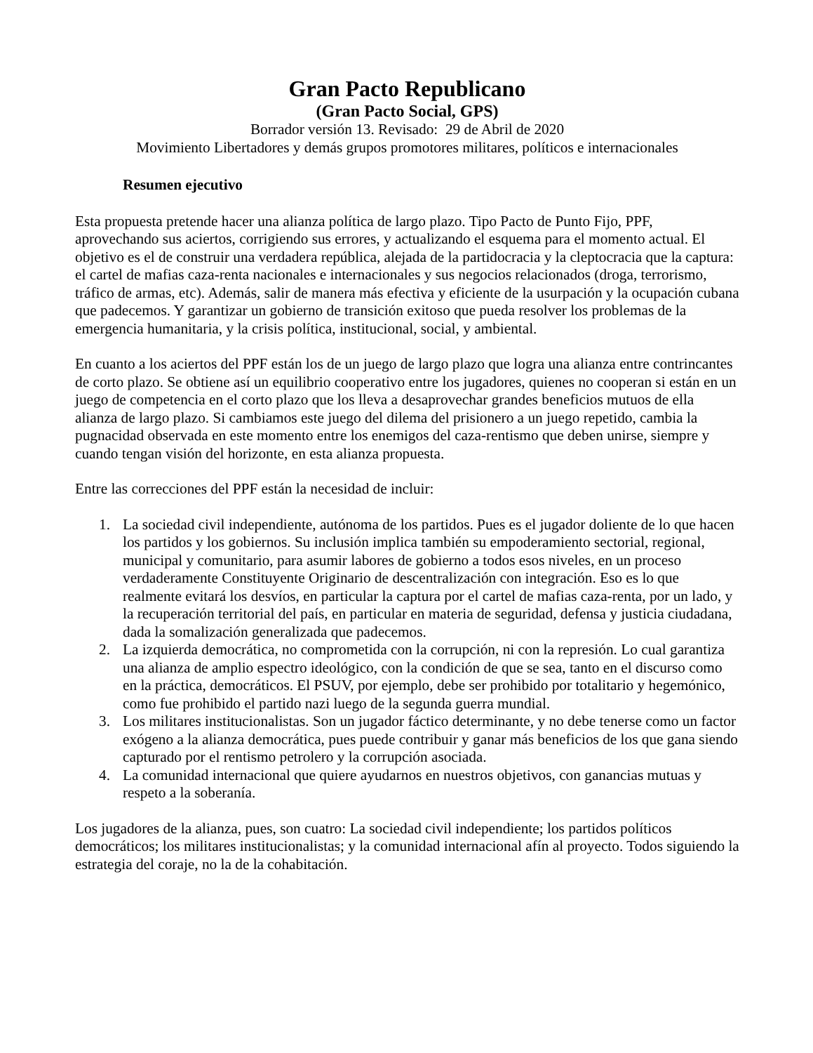Gran Pacto Republicano
(Gran Pacto Social, GPS)
Borrador versión 13. Revisado: 29 de Abril de 2020
Movimiento Libertadores y demás grupos promotores militares, políticos e internacionales
Resumen ejecutivo
Esta propuesta pretende hacer una alianza política de largo plazo. Tipo Pacto de Punto Fijo, PPF, aprovechando sus aciertos, corrigiendo sus errores, y actualizando el esquema para el momento actual. El objetivo es el de construir una verdadera república, alejada de la partidocracia y la cleptocracia que la captura: el cartel de mafias caza-renta nacionales e internacionales y sus negocios relacionados (droga, terrorismo, tráfico de armas, etc). Además, salir de manera más efectiva y eficiente de la usurpación y la ocupación cubana que padecemos. Y garantizar un gobierno de transición exitoso que pueda resolver los problemas de la emergencia humanitaria, y la crisis política, institucional, social, y ambiental.
En cuanto a los aciertos del PPF están los de un juego de largo plazo que logra una alianza entre contrincantes de corto plazo. Se obtiene así un equilibrio cooperativo entre los jugadores, quienes no cooperan si están en un juego de competencia en el corto plazo que los lleva a desaprovechar grandes beneficios mutuos de ella alianza de largo plazo. Si cambiamos este juego del dilema del prisionero a un juego repetido, cambia la pugnacidad observada en este momento entre los enemigos del caza-rentismo que deben unirse, siempre y cuando tengan visión del horizonte, en esta alianza propuesta.
Entre las correcciones del PPF están la necesidad de incluir:
1. La sociedad civil independiente, autónoma de los partidos. Pues es el jugador doliente de lo que hacen los partidos y los gobiernos. Su inclusión implica también su empoderamiento sectorial, regional, municipal y comunitario, para asumir labores de gobierno a todos esos niveles, en un proceso verdaderamente Constituyente Originario de descentralización con integración. Eso es lo que realmente evitará los desvíos, en particular la captura por el cartel de mafias caza-renta, por un lado, y la recuperación territorial del país, en particular en materia de seguridad, defensa y justicia ciudadana, dada la somalización generalizada que padecemos.
2. La izquierda democrática, no comprometida con la corrupción, ni con la represión. Lo cual garantiza una alianza de amplio espectro ideológico, con la condición de que se sea, tanto en el discurso como en la práctica, democráticos. El PSUV, por ejemplo, debe ser prohibido por totalitario y hegemónico, como fue prohibido el partido nazi luego de la segunda guerra mundial.
3. Los militares institucionalistas. Son un jugador fáctico determinante, y no debe tenerse como un factor exógeno a la alianza democrática, pues puede contribuir y ganar más beneficios de los que gana siendo capturado por el rentismo petrolero y la corrupción asociada.
4. La comunidad internacional que quiere ayudarnos en nuestros objetivos, con ganancias mutuas y respeto a la soberanía.
Los jugadores de la alianza, pues, son cuatro: La sociedad civil independiente; los partidos políticos democráticos; los militares institucionalistas; y la comunidad internacional afín al proyecto. Todos siguiendo la estrategia del coraje, no la de la cohabitación.